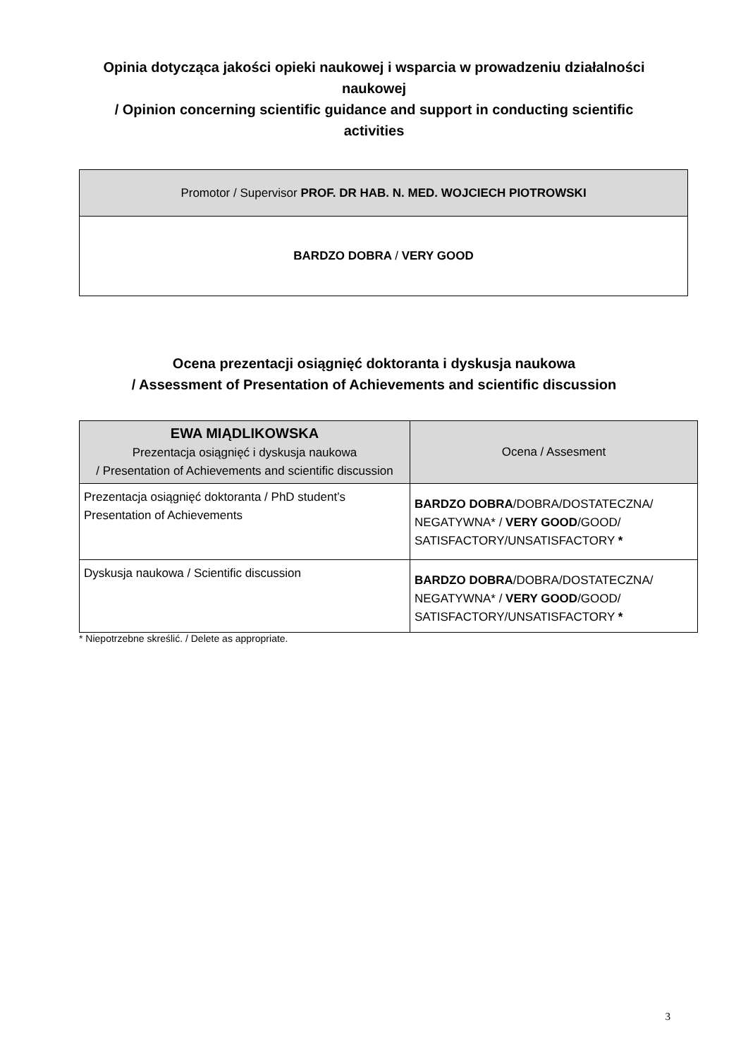Opinia dotycząca jakości opieki naukowej i wsparcia w prowadzeniu działalności naukowej
/ Opinion concerning scientific guidance and support in conducting scientific activities
| Promotor / Supervisor PROF. DR HAB. N. MED. WOJCIECH PIOTROWSKI |
| --- |
| BARDZO DOBRA / VERY GOOD |
Ocena prezentacji osiągnięć doktoranta i dyskusja naukowa
/ Assessment of Presentation of Achievements and scientific discussion
| EWA MIĄDLIKOWSKA Prezentacja osiągnięć i dyskusja naukowa / Presentation of Achievements and scientific discussion | Ocena / Assesment |
| --- | --- |
| Prezentacja osiągnięć doktoranta / PhD student’s Presentation of Achievements | BARDZO DOBRA /DOBRA/DOSTATECZNA/ NEGATYWNA* / VERY GOOD /GOOD/ SATISFACTORY/UNSATISFACTORY * |
| Dyskusja naukowa / Scientific discussion | BARDZO DOBRA /DOBRA/DOSTATECZNA/ NEGATYWNA* / VERY GOOD /GOOD/ SATISFACTORY/UNSATISFACTORY * |
* Niepotrzebne skreślić. / Delete as appropriate.
3